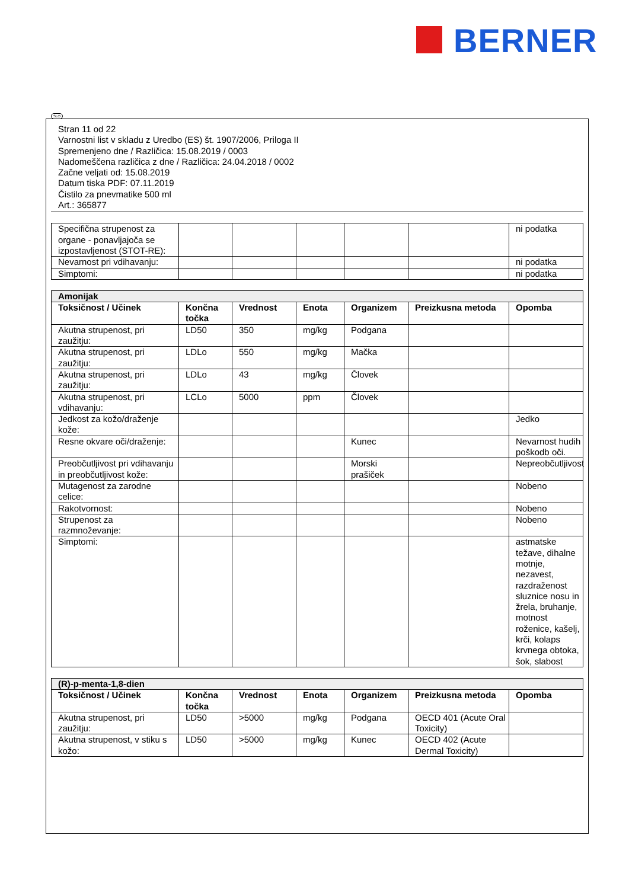BERNER
SLO
Stran 11 od 22
Varnostni list v skladu z Uredbo (ES) št. 1907/2006, Priloga II
Spremenjeno dne / Različica: 15.08.2019 / 0003
Nadomeščena različica z dne / Različica: 24.04.2018 / 0002
Začne veljati od: 15.08.2019
Datum tiska PDF: 07.11.2019
Čistilo za pnevmatike 500 ml
Art.: 365877
| Specifična strupenost za organe - ponavljajoča se izpostavljenost (STOT-RE): | | | | | | ni podatka |
| Nevarnost pri vdihavanju: | | | | | | ni podatka |
| Simptomi: | | | | | | ni podatka |
| Amonijak | | | | | | |
| Toksičnost / Učinek | Končna točka | Vrednost | Enota | Organizem | Preizkusna metoda | Opomba |
| Akutna strupenost, pri zaužitju: | LD50 | 350 | mg/kg | Podgana | | |
| Akutna strupenost, pri zaužitju: | LDLo | 550 | mg/kg | Mačka | | |
| Akutna strupenost, pri zaužitju: | LDLo | 43 | mg/kg | Človek | | |
| Akutna strupenost, pri vdihavanju: | LCLo | 5000 | ppm | Človek | | |
| Jedkost za kožo/draženje kože: | | | | | | Jedko |
| Resne okvare oči/draženje: | | | | Kunec | | Nevarnost hudih poškodb oči. |
| Preobčutljivost pri vdihavanju in preobčutljivost kože: | | | | Morski prašiček | | Nepreobčutljivost |
| Mutagenost za zarodne celice: | | | | | | Nobeno |
| Rakotvornost: | | | | | | Nobeno |
| Strupenost za razmnoževanje: | | | | | | Nobeno |
| Simptomi: | | | | | | astmatske težave, dihalne motnje, nezavest, razdraženost sluznice nosu in žrela, bruhanje, motnost roženice, kašelj, krči, kolaps krvnega obtoka, šok, slabost |
| (R)-p-menta-1,8-dien | | | | | | |
| Toksičnost / Učinek | Končna točka | Vrednost | Enota | Organizem | Preizkusna metoda | Opomba |
| Akutna strupenost, pri zaužitju: | LD50 | >5000 | mg/kg | Podgana | OECD 401 (Acute Oral Toxicity) | |
| Akutna strupenost, v stiku s kožo: | LD50 | >5000 | mg/kg | Kunec | OECD 402 (Acute Dermal Toxicity) | |